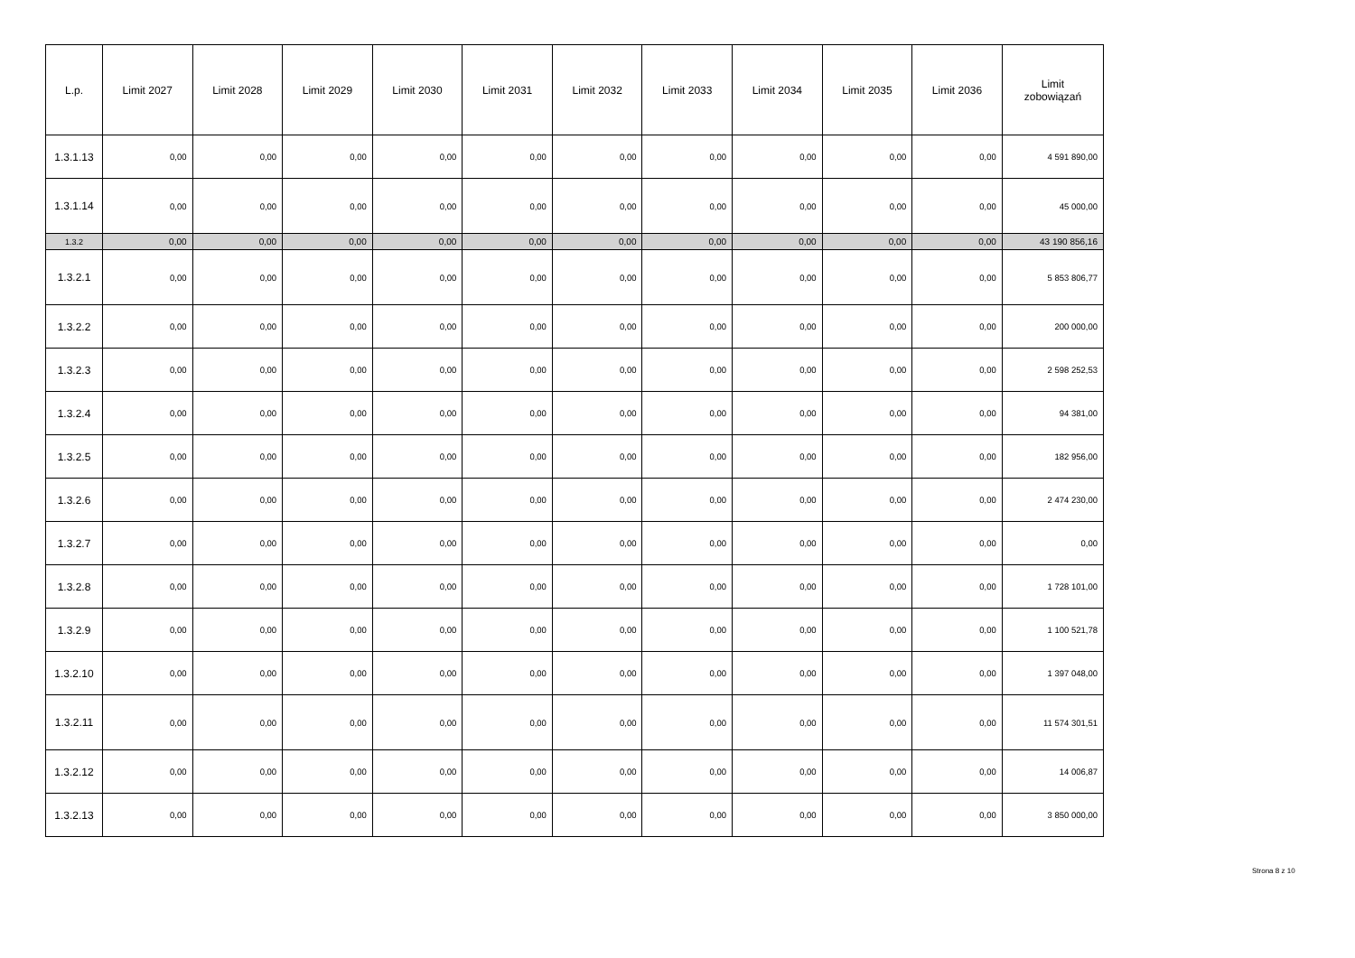| L.p. | Limit 2027 | Limit 2028 | Limit 2029 | Limit 2030 | Limit 2031 | Limit 2032 | Limit 2033 | Limit 2034 | Limit 2035 | Limit 2036 | Limit zobowiązań |
| --- | --- | --- | --- | --- | --- | --- | --- | --- | --- | --- | --- |
| 1.3.1.13 | 0,00 | 0,00 | 0,00 | 0,00 | 0,00 | 0,00 | 0,00 | 0,00 | 0,00 | 0,00 | 4 591 890,00 |
| 1.3.1.14 | 0,00 | 0,00 | 0,00 | 0,00 | 0,00 | 0,00 | 0,00 | 0,00 | 0,00 | 0,00 | 45 000,00 |
| 1.3.2 | 0,00 | 0,00 | 0,00 | 0,00 | 0,00 | 0,00 | 0,00 | 0,00 | 0,00 | 0,00 | 43 190 856,16 |
| 1.3.2.1 | 0,00 | 0,00 | 0,00 | 0,00 | 0,00 | 0,00 | 0,00 | 0,00 | 0,00 | 0,00 | 5 853 806,77 |
| 1.3.2.2 | 0,00 | 0,00 | 0,00 | 0,00 | 0,00 | 0,00 | 0,00 | 0,00 | 0,00 | 0,00 | 200 000,00 |
| 1.3.2.3 | 0,00 | 0,00 | 0,00 | 0,00 | 0,00 | 0,00 | 0,00 | 0,00 | 0,00 | 0,00 | 2 598 252,53 |
| 1.3.2.4 | 0,00 | 0,00 | 0,00 | 0,00 | 0,00 | 0,00 | 0,00 | 0,00 | 0,00 | 0,00 | 94 381,00 |
| 1.3.2.5 | 0,00 | 0,00 | 0,00 | 0,00 | 0,00 | 0,00 | 0,00 | 0,00 | 0,00 | 0,00 | 182 956,00 |
| 1.3.2.6 | 0,00 | 0,00 | 0,00 | 0,00 | 0,00 | 0,00 | 0,00 | 0,00 | 0,00 | 0,00 | 2 474 230,00 |
| 1.3.2.7 | 0,00 | 0,00 | 0,00 | 0,00 | 0,00 | 0,00 | 0,00 | 0,00 | 0,00 | 0,00 | 0,00 |
| 1.3.2.8 | 0,00 | 0,00 | 0,00 | 0,00 | 0,00 | 0,00 | 0,00 | 0,00 | 0,00 | 0,00 | 1 728 101,00 |
| 1.3.2.9 | 0,00 | 0,00 | 0,00 | 0,00 | 0,00 | 0,00 | 0,00 | 0,00 | 0,00 | 0,00 | 1 100 521,78 |
| 1.3.2.10 | 0,00 | 0,00 | 0,00 | 0,00 | 0,00 | 0,00 | 0,00 | 0,00 | 0,00 | 0,00 | 1 397 048,00 |
| 1.3.2.11 | 0,00 | 0,00 | 0,00 | 0,00 | 0,00 | 0,00 | 0,00 | 0,00 | 0,00 | 0,00 | 11 574 301,51 |
| 1.3.2.12 | 0,00 | 0,00 | 0,00 | 0,00 | 0,00 | 0,00 | 0,00 | 0,00 | 0,00 | 0,00 | 14 006,87 |
| 1.3.2.13 | 0,00 | 0,00 | 0,00 | 0,00 | 0,00 | 0,00 | 0,00 | 0,00 | 0,00 | 0,00 | 3 850 000,00 |
Strona 8 z 10